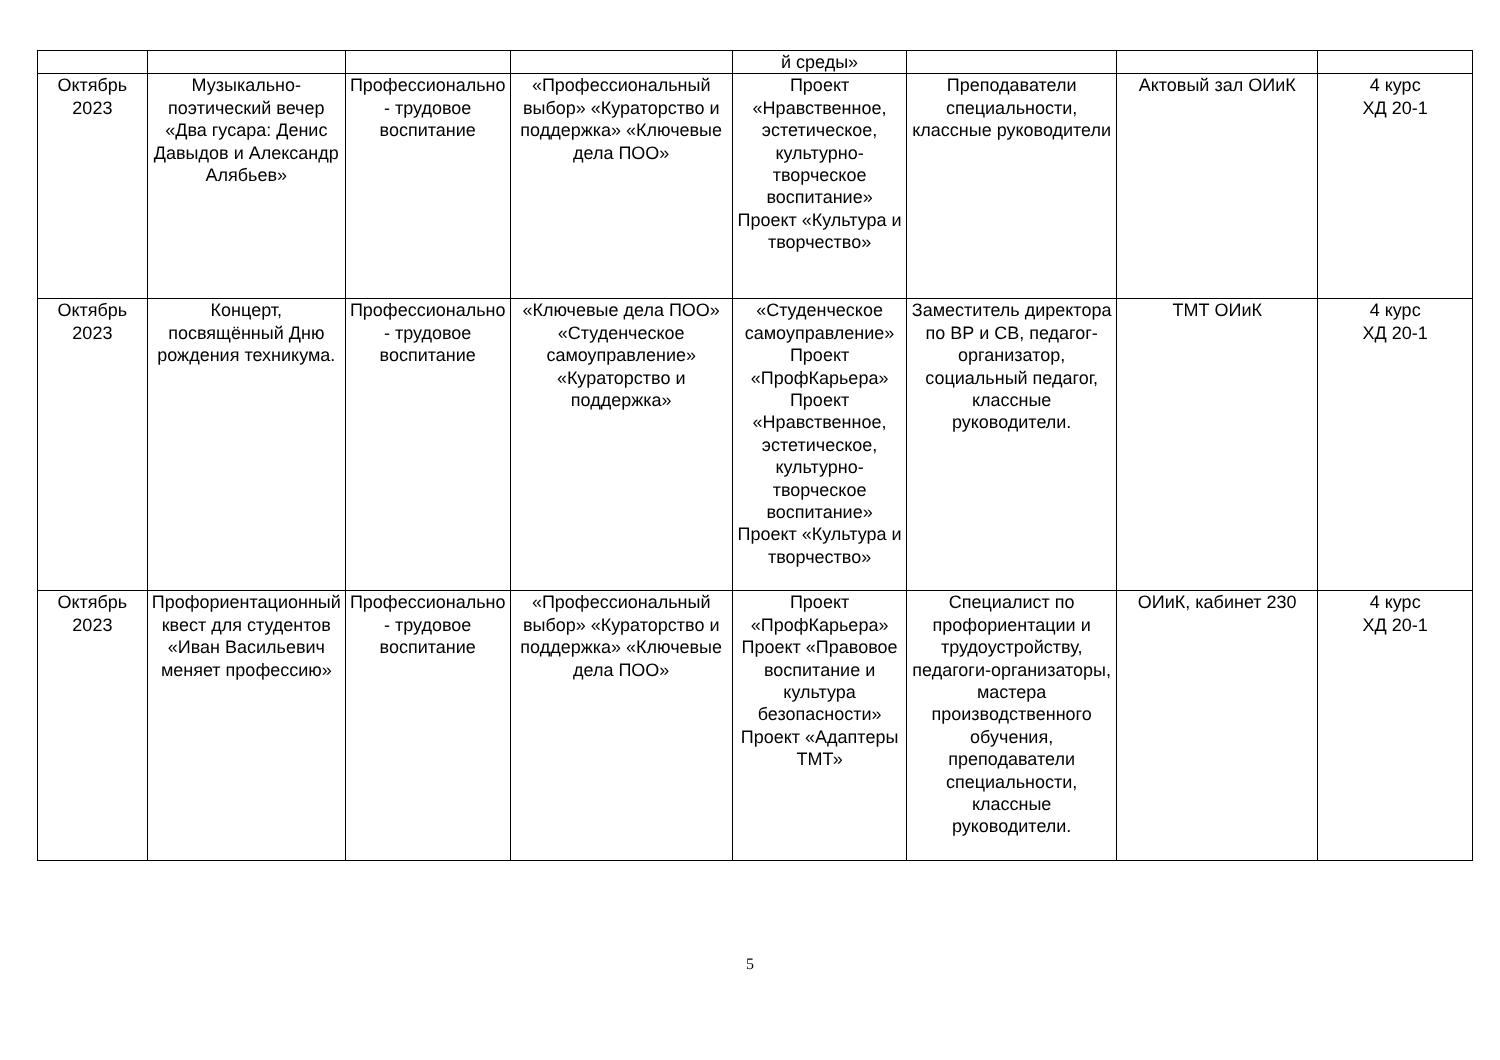| | | | | й среды» | | | |
| Октябрь 2023 | Музыкально-поэтический вечер «Два гусара: Денис Давыдов и Александр Алябьев» | Профессионально - трудовое воспитание | «Профессиональный выбор» «Кураторство и поддержка» «Ключевые дела ПОО» | Проект «Нравственное, эстетическое, культурно-творческое воспитание» Проект «Культура и творчество» | Преподаватели специальности, классные руководители | Актовый зал ОИиК | 4 курс ХД 20-1 |
| Октябрь 2023 | Концерт, посвящённый Дню рождения техникума. | Профессионально - трудовое воспитание | «Ключевые дела ПОО» «Студенческое самоуправление» «Кураторство и поддержка» | «Студенческое самоуправление» Проект «ПрофКарьера» Проект «Нравственное, эстетическое, культурно-творческое воспитание» Проект «Культура и творчество» | Заместитель директора по ВР и СВ, педагог-организатор, социальный педагог, классные руководители. | ТМТ ОИиК | 4 курс ХД 20-1 |
| Октябрь 2023 | Профориентационный квест для студентов «Иван Васильевич меняет профессию» | Профессионально - трудовое воспитание | «Профессиональный выбор» «Кураторство и поддержка» «Ключевые дела ПОО» | Проект «ПрофКарьера» Проект «Правовое воспитание и культура безопасности» Проект «Адаптеры ТМТ» | Специалист по профориентации и трудоустройству, педагоги-организаторы, мастера производственного обучения, преподаватели специальности, классные руководители. | ОИиК, кабинет 230 | 4 курс ХД 20-1 |
5